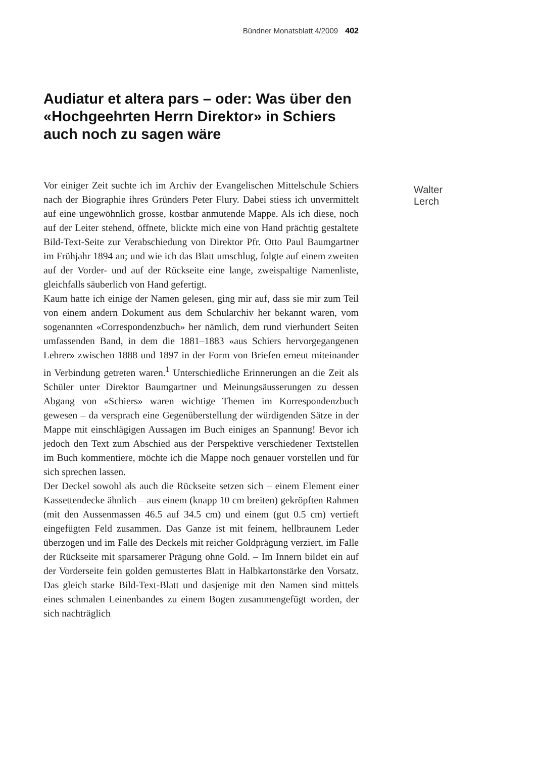Bündner Monatsblatt 4/2009 402
Audiatur et altera pars – oder: Was über den «Hochgeehrten Herrn Direktor» in Schiers auch noch zu sagen wäre
Walter Lerch
Vor einiger Zeit suchte ich im Archiv der Evangelischen Mittelschule Schiers nach der Biographie ihres Gründers Peter Flury. Dabei stiess ich unvermittelt auf eine ungewöhnlich grosse, kostbar anmutende Mappe. Als ich diese, noch auf der Leiter stehend, öffnete, blickte mich eine von Hand prächtig gestaltete Bild-Text-Seite zur Verabschiedung von Direktor Pfr. Otto Paul Baumgartner im Frühjahr 1894 an; und wie ich das Blatt umschlug, folgte auf einem zweiten auf der Vorder- und auf der Rückseite eine lange, zweispaltige Namenliste, gleichfalls säuberlich von Hand gefertigt.
Kaum hatte ich einige der Namen gelesen, ging mir auf, dass sie mir zum Teil von einem andern Dokument aus dem Schularchiv her bekannt waren, vom sogenannten «Correspondenzbuch» her nämlich, dem rund vierhundert Seiten umfassenden Band, in dem die 1881–1883 «aus Schiers hervorgegangenen Lehrer» zwischen 1888 und 1897 in der Form von Briefen erneut miteinander in Verbindung getreten waren.<sup>1</sup> Unterschiedliche Erinnerungen an die Zeit als Schüler unter Direktor Baumgartner und Meinungsäusserungen zu dessen Abgang von «Schiers» waren wichtige Themen im Korrespondenzbuch gewesen – da versprach eine Gegenüberstellung der würdigenden Sätze in der Mappe mit einschlägigen Aussagen im Buch einiges an Spannung! Bevor ich jedoch den Text zum Abschied aus der Perspektive verschiedener Textstellen im Buch kommentiere, möchte ich die Mappe noch genauer vorstellen und für sich sprechen lassen.
Der Deckel sowohl als auch die Rückseite setzen sich – einem Element einer Kassettendecke ähnlich – aus einem (knapp 10 cm breiten) gekröpften Rahmen (mit den Aussenmassen 46.5 auf 34.5 cm) und einem (gut 0.5 cm) vertieft eingefügten Feld zusammen. Das Ganze ist mit feinem, hellbraunem Leder überzogen und im Falle des Deckels mit reicher Goldprägung verziert, im Falle der Rückseite mit sparsamerer Prägung ohne Gold. – Im Innern bildet ein auf der Vorderseite fein golden gemustertes Blatt in Halbkartonstärke den Vorsatz. Das gleich starke Bild-Text-Blatt und dasjenige mit den Namen sind mittels eines schmalen Leinenbandes zu einem Bogen zusammengefügt worden, der sich nachträglich